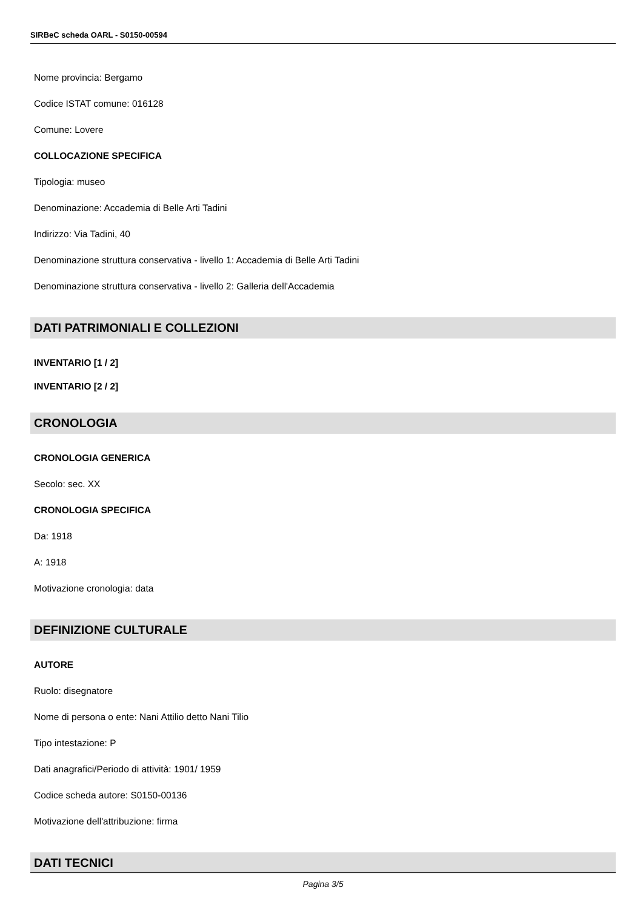SIRBeC scheda OARL - S0150-00594
Nome provincia: Bergamo
Codice ISTAT comune: 016128
Comune: Lovere
COLLOCAZIONE SPECIFICA
Tipologia: museo
Denominazione: Accademia di Belle Arti Tadini
Indirizzo: Via Tadini, 40
Denominazione struttura conservativa - livello 1: Accademia di Belle Arti Tadini
Denominazione struttura conservativa - livello 2: Galleria dell'Accademia
DATI PATRIMONIALI E COLLEZIONI
INVENTARIO [1 / 2]
INVENTARIO [2 / 2]
CRONOLOGIA
CRONOLOGIA GENERICA
Secolo: sec. XX
CRONOLOGIA SPECIFICA
Da: 1918
A: 1918
Motivazione cronologia: data
DEFINIZIONE CULTURALE
AUTORE
Ruolo: disegnatore
Nome di persona o ente: Nani Attilio detto Nani Tilio
Tipo intestazione: P
Dati anagrafici/Periodo di attività: 1901/ 1959
Codice scheda autore: S0150-00136
Motivazione dell'attribuzione: firma
DATI TECNICI
Pagina 3/5